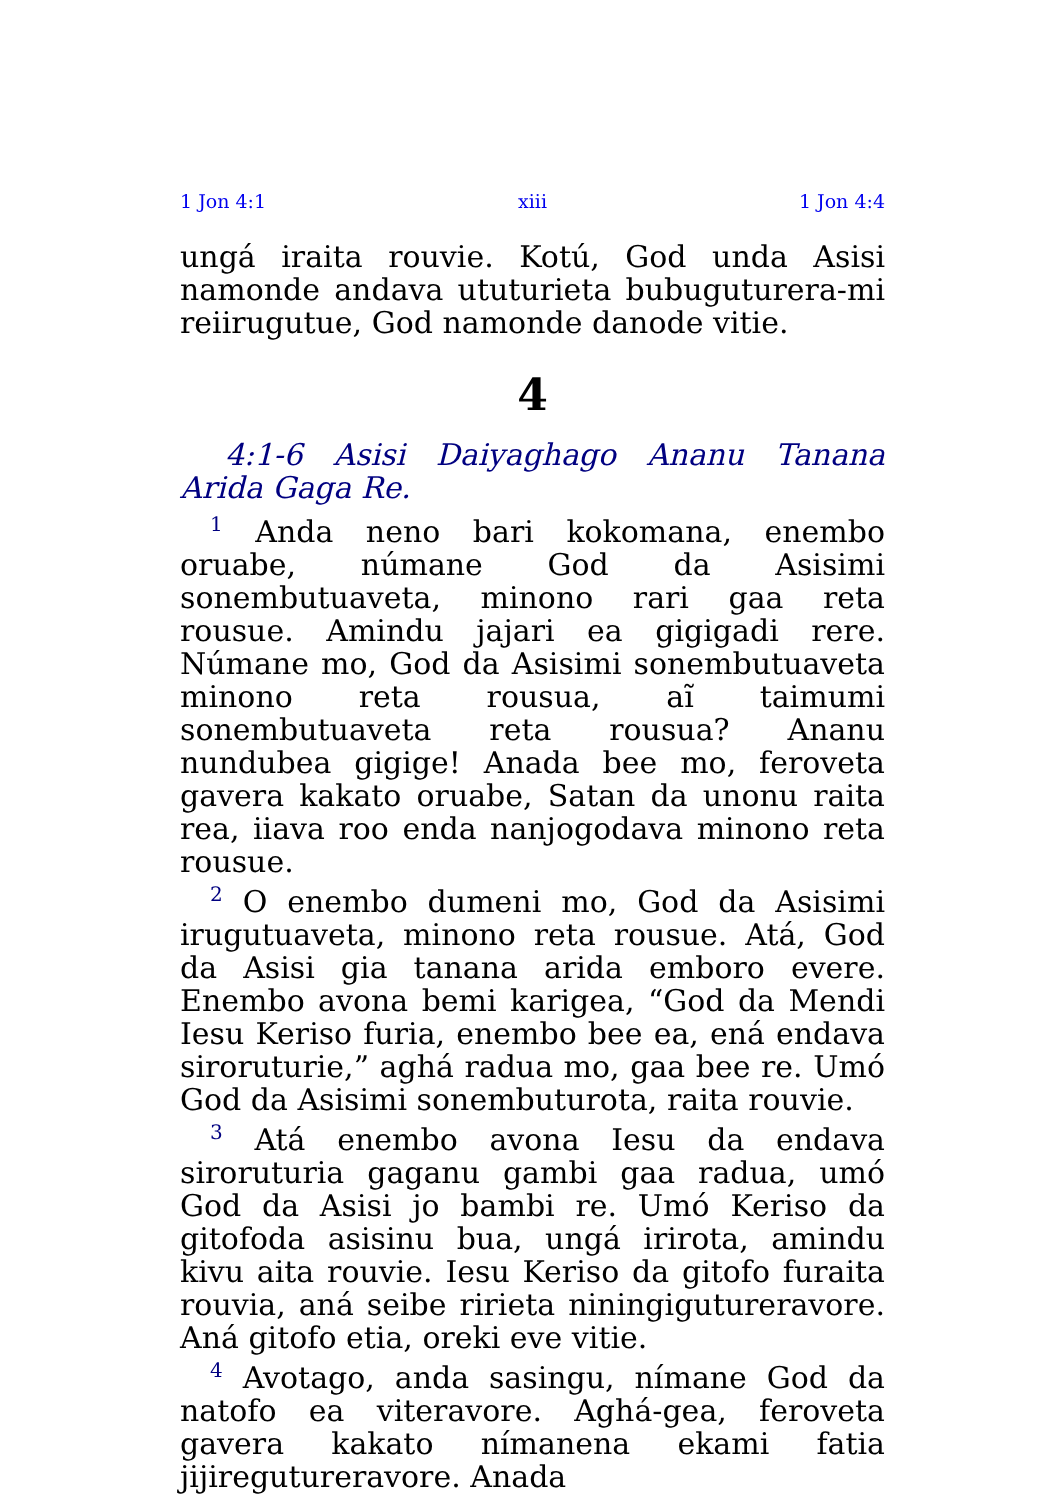1 Jon 4:1 xiii 1 Jon 4:4
ungá iraita rouvie. Kotú, God unda Asisi namonde andava ututurieta bubuguturera-mi reiirugutue, God namonde danode vitie.
4
4:1-6 Asisi Daiyaghago Ananu Tanana Arida Gaga Re.
<sup>1</sup> Anda neno bari kokomana, enembo oruabe, númane God da Asisimi sonembutuaveta, minono rari gaa reta rousue. Amindu jajari ea gigigadi rere. Númane mo, God da Asisimi sonembutuaveta minono reta rousua, aĩ taimumi sonembutuaveta reta rousua? Ananu nundubea gigige! Anada bee mo, feroveta gavera kakato oruabe, Satan da unonu raita rea, iiava roo enda nanjogodava minono reta rousue.
<sup>2</sup> O enembo dumeni mo, God da Asisimi irugutuaveta, minono reta rousue. Atá, God da Asisi gia tanana arida emboro evere. Enembo avona bemi karigea, “God da Mendi Iesu Keriso furia, enembo bee ea, ená endava siroruturie,” aghá radua mo, gaa bee re. Umó God da Asisimi sonembuturota, raita rouvie.
<sup>3</sup> Atá enembo avona Iesu da endava siroruturia gaganu gambi gaa radua, umó God da Asisi jo bambi re. Umó Keriso da gitofoda asisinu bua, ungá irirota, amindu kivu aita rouvie. Iesu Keriso da gitofo furaita rouvia, aná seibe ririeta niningigutureravore. Aná gitofo etia, oreki eve vitie.
<sup>4</sup> Avotago, anda sasingu, nímane God da natofo ea viteravore. Aghá-gea, feroveta gavera kakato nímanena ekami fatia jijiregutureravore. Anada